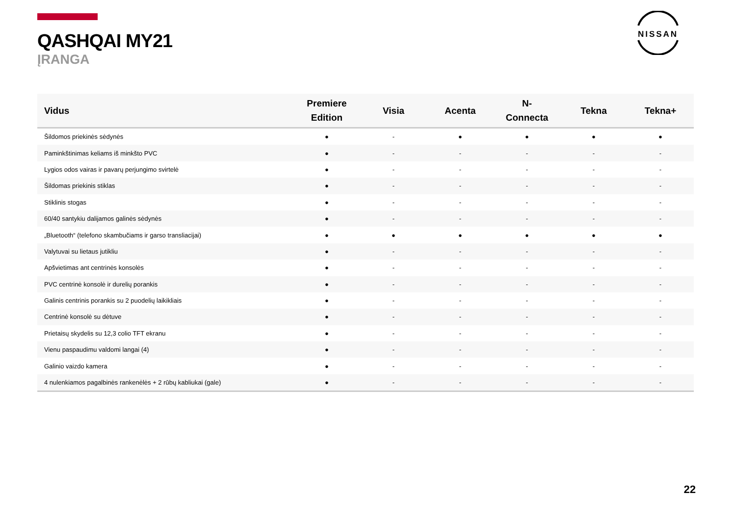QASHQAI MY21
ĮRANGA
NISSAN
| Vidus | Premiere Edition | Visia | Acenta | N- Connecta | Tekna | Tekna+ |
| --- | --- | --- | --- | --- | --- | --- |
| Šildomos priekinės sėdynės | ● | - | ● | ● | ● | ● |
| Paminkštinimas keliams iš minkšto PVC | ● | - | - | - | - | - |
| Lygios odos vairas ir pavarų perjungimo svirtelė | ● | - | - | - | - | - |
| Šildomas priekinis stiklas | ● | - | - | - | - | - |
| Stiklinis stogas | ● | - | - | - | - | - |
| 60/40 santykiu dalijamos galinės sėdynės | ● | - | - | - | - | - |
| „Bluetooth“ (telefono skambučiams ir garso transliacijai) | ● | ● | ● | ● | ● | ● |
| Valytuvai su lietaus jutikliu | ● | - | - | - | - | - |
| Apšvietimas ant centrinės konsolės | ● | - | - | - | - | - |
| PVC centrinė konsolė ir durelių porankis | ● | - | - | - | - | - |
| Galinis centrinis porankis su 2 puodelių laikikliais | ● | - | - | - | - | - |
| Centrinė konsolė su dėtuve | ● | - | - | - | - | - |
| Prietaisų skydelis su 12,3 colio TFT ekranu | ● | - | - | - | - | - |
| Vienu paspaudimu valdomi langai (4) | ● | - | - | - | - | - |
| Galinio vaizdo kamera | ● | - | - | - | - | - |
| 4 nulenkiamos pagalbinės rankenėlės + 2 rūbų kabliukai (gale) | ● | - | - | - | - | - |
22